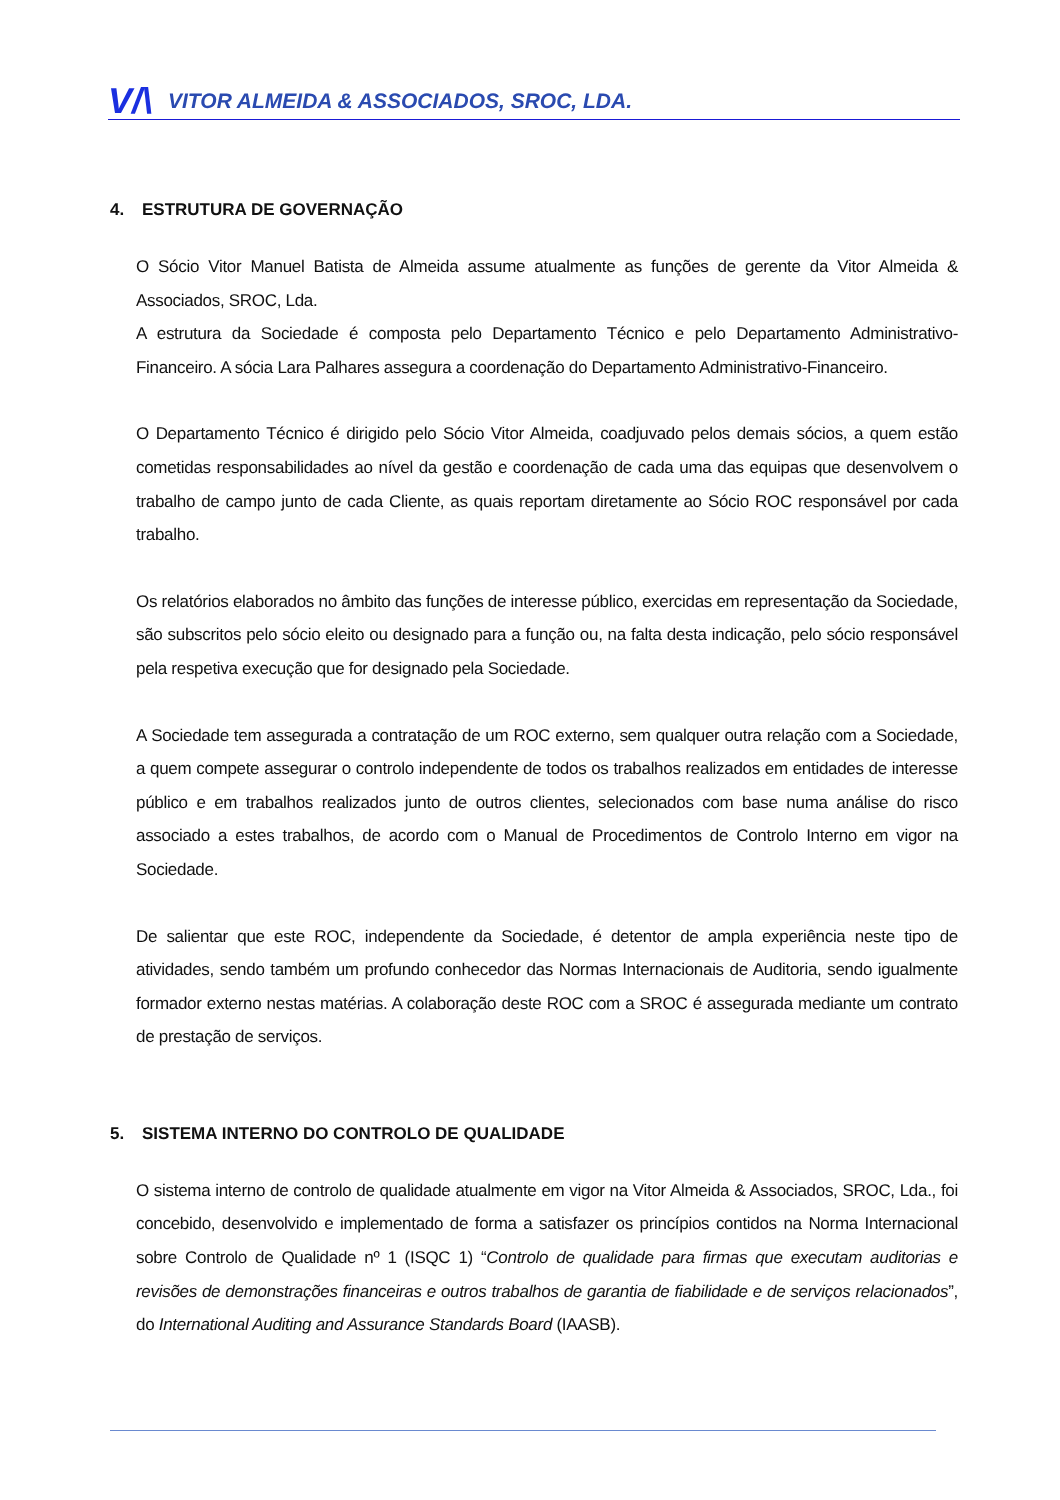V/\ VITOR ALMEIDA & ASSOCIADOS, SROC, LDA.
4. ESTRUTURA DE GOVERNAÇÃO
O Sócio Vitor Manuel Batista de Almeida assume atualmente as funções de gerente da Vitor Almeida & Associados, SROC, Lda.
A estrutura da Sociedade é composta pelo Departamento Técnico e pelo Departamento Administrativo-Financeiro. A sócia Lara Palhares assegura a coordenação do Departamento Administrativo-Financeiro.
O Departamento Técnico é dirigido pelo Sócio Vitor Almeida, coadjuvado pelos demais sócios, a quem estão cometidas responsabilidades ao nível da gestão e coordenação de cada uma das equipas que desenvolvem o trabalho de campo junto de cada Cliente, as quais reportam diretamente ao Sócio ROC responsável por cada trabalho.
Os relatórios elaborados no âmbito das funções de interesse público, exercidas em representação da Sociedade, são subscritos pelo sócio eleito ou designado para a função ou, na falta desta indicação, pelo sócio responsável pela respetiva execução que for designado pela Sociedade.
A Sociedade tem assegurada a contratação de um ROC externo, sem qualquer outra relação com a Sociedade, a quem compete assegurar o controlo independente de todos os trabalhos realizados em entidades de interesse público e em trabalhos realizados junto de outros clientes, selecionados com base numa análise do risco associado a estes trabalhos, de acordo com o Manual de Procedimentos de Controlo Interno em vigor na Sociedade.
De salientar que este ROC, independente da Sociedade, é detentor de ampla experiência neste tipo de atividades, sendo também um profundo conhecedor das Normas Internacionais de Auditoria, sendo igualmente formador externo nestas matérias. A colaboração deste ROC com a SROC é assegurada mediante um contrato de prestação de serviços.
5. SISTEMA INTERNO DO CONTROLO DE QUALIDADE
O sistema interno de controlo de qualidade atualmente em vigor na Vitor Almeida & Associados, SROC, Lda., foi concebido, desenvolvido e implementado de forma a satisfazer os princípios contidos na Norma Internacional sobre Controlo de Qualidade nº 1 (ISQC 1) “Controlo de qualidade para firmas que executam auditorias e revisões de demonstrações financeiras e outros trabalhos de garantia de fiabilidade e de serviços relacionados”, do International Auditing and Assurance Standards Board (IAASB).